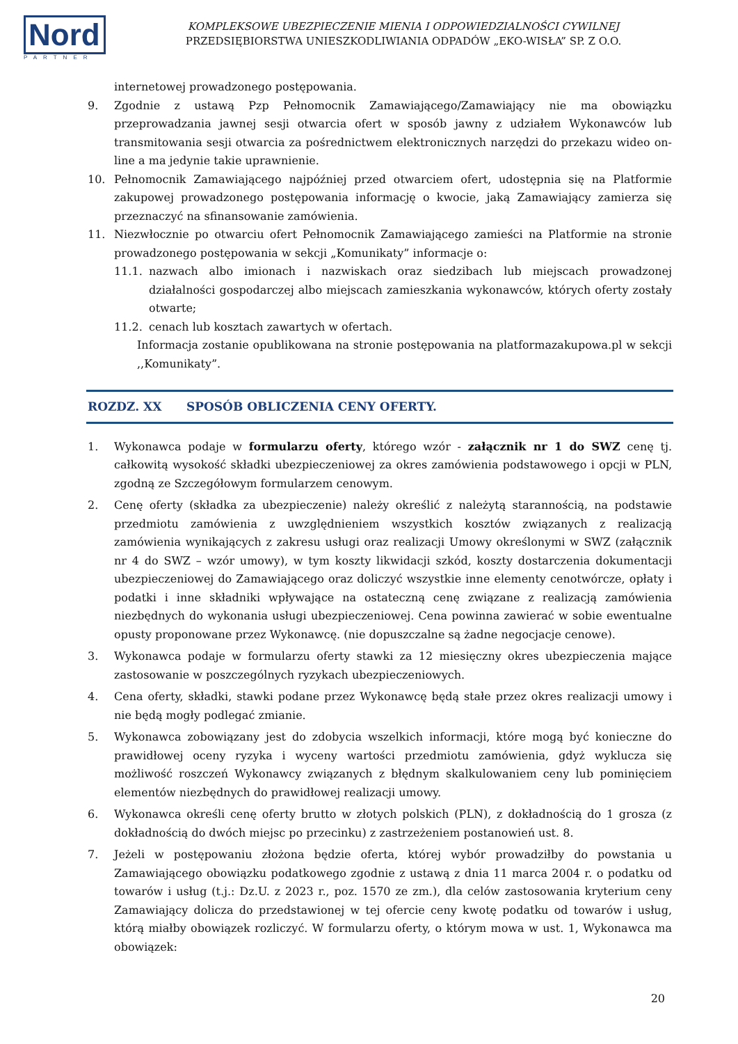Nord
PARTNER
KOMPLEKSOWE UBEZPIECZENIE MIENIA I ODPOWIEDZIALNOŚCI CYWILNEJ
PRZEDSIĘBIORSTWA UNIESZKODLIWIANIA ODPADÓW „EKO-WISŁA” SP. Z O.O.
internetowej prowadzonego postępowania.
9. Zgodnie z ustawą Pzp Pełnomocnik Zamawiającego/Zamawiający nie ma obowiązku przeprowadzania jawnej sesji otwarcia ofert w sposób jawny z udziałem Wykonawców lub transmitowania sesji otwarcia za pośrednictwem elektronicznych narzędzi do przekazu wideo on-line a ma jedynie takie uprawnienie.
10. Pełnomocnik Zamawiającego najpóźniej przed otwarciem ofert, udostępnia się na Platformie zakupowej prowadzonego postępowania informację o kwocie, jaką Zamawiający zamierza się przeznaczyć na sfinansowanie zamówienia.
11. Niezwłocznie po otwarciu ofert Pełnomocnik Zamawiającego zamieści na Platformie na stronie prowadzonego postępowania w sekcji „Komunikaty” informacje o:
11.1. nazwach albo imionach i nazwiskach oraz siedzibach lub miejscach prowadzonej działalności gospodarczej albo miejscach zamieszkania wykonawców, których oferty zostały otwarte;
11.2. cenach lub kosztach zawartych w ofertach.
Informacja zostanie opublikowana na stronie postępowania na platformazakupowa.pl w sekcji ,,Komunikaty”.
ROZDZ. XX SPOSÓB OBLICZENIA CENY OFERTY.
1. Wykonawca podaje w formularzu oferty, którego wzór - załącznik nr 1 do SWZ cenę tj. całkowitą wysokość składki ubezpieczeniowej za okres zamówienia podstawowego i opcji w PLN, zgodną ze Szczegółowym formularzem cenowym.
2. Cenę oferty (składka za ubezpieczenie) należy określić z należytą starannością, na podstawie przedmiotu zamówienia z uwzględnieniem wszystkich kosztów związanych z realizacją zamówienia wynikających z zakresu usługi oraz realizacji Umowy określonymi w SWZ (załącznik nr 4 do SWZ – wzór umowy), w tym koszty likwidacji szkód, koszty dostarczenia dokumentacji ubezpieczeniowej do Zamawiającego oraz doliczyć wszystkie inne elementy cenotwórcze, opłaty i podatki i inne składniki wpływające na ostateczną cenę związane z realizacją zamówienia niezbędnych do wykonania usługi ubezpieczeniowej. Cena powinna zawierać w sobie ewentualne opusty proponowane przez Wykonawcę. (nie dopuszczalne są żadne negocjacje cenowe).
3. Wykonawca podaje w formularzu oferty stawki za 12 miesięczny okres ubezpieczenia mające zastosowanie w poszczególnych ryzykach ubezpieczeniowych.
4. Cena oferty, składki, stawki podane przez Wykonawcę będą stałe przez okres realizacji umowy i nie będą mogły podlegać zmianie.
5. Wykonawca zobowiązany jest do zdobycia wszelkich informacji, które mogą być konieczne do prawidłowej oceny ryzyka i wyceny wartości przedmiotu zamówienia, gdyż wyklucza się możliwość roszczeń Wykonawcy związanych z błędnym skalkulowaniem ceny lub pominięciem elementów niezbędnych do prawidłowej realizacji umowy.
6. Wykonawca określi cenę oferty brutto w złotych polskich (PLN), z dokładnością do 1 grosza (z dokładnością do dwóch miejsc po przecinku) z zastrzeżeniem postanowień ust. 8.
7. Jeżeli w postępowaniu złożona będzie oferta, której wybór prowadziłby do powstania u Zamawiającego obowiązku podatkowego zgodnie z ustawą z dnia 11 marca 2004 r. o podatku od towarów i usług (t.j.: Dz.U. z 2023 r., poz. 1570 ze zm.), dla celów zastosowania kryterium ceny Zamawiający dolicza do przedstawionej w tej ofercie ceny kwotę podatku od towarów i usług, którą miałby obowiązek rozliczyć. W formularzu oferty, o którym mowa w ust. 1, Wykonawca ma obowiązek:
20